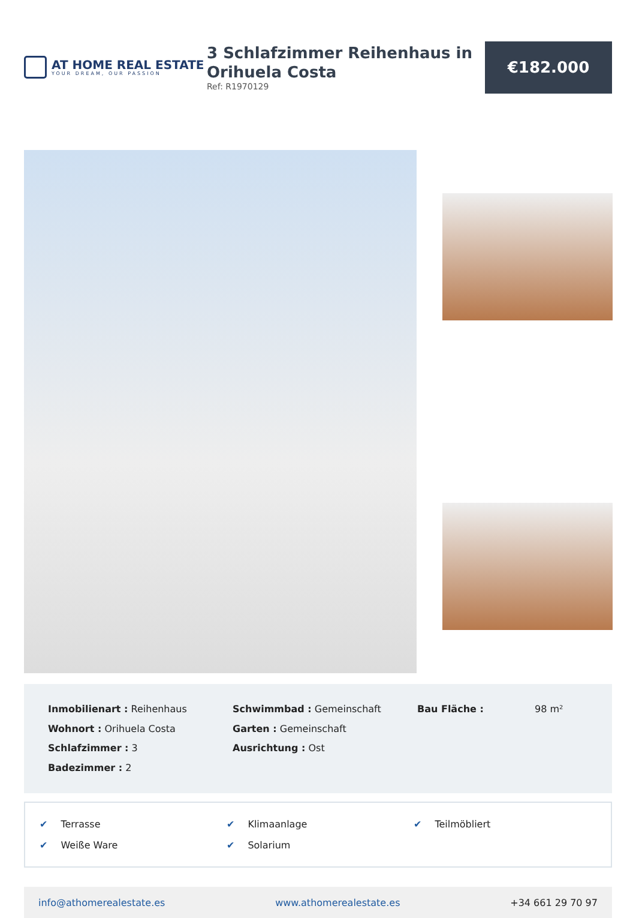AT HOME REAL ESTATE
YOUR DREAM, OUR PASSION
3 Schlafzimmer Reihenhaus in Orihuela Costa
Ref: R1970129
€182.000
Inmobilienart : Reihenhaus
Wohnort : Orihuela Costa
Schlafzimmer : 3
Badezimmer : 2
Schwimmbad : Gemeinschaft
Garten : Gemeinschaft
Ausrichtung : Ost
Bau Fläche : 98 m²
✔ Terrasse
✔ Weiße Ware
✔ Klimaanlage
✔ Solarium
✔ Teilmöbliert
info@athomerealestate.es www.athomerealestate.es +34 661 29 70 97